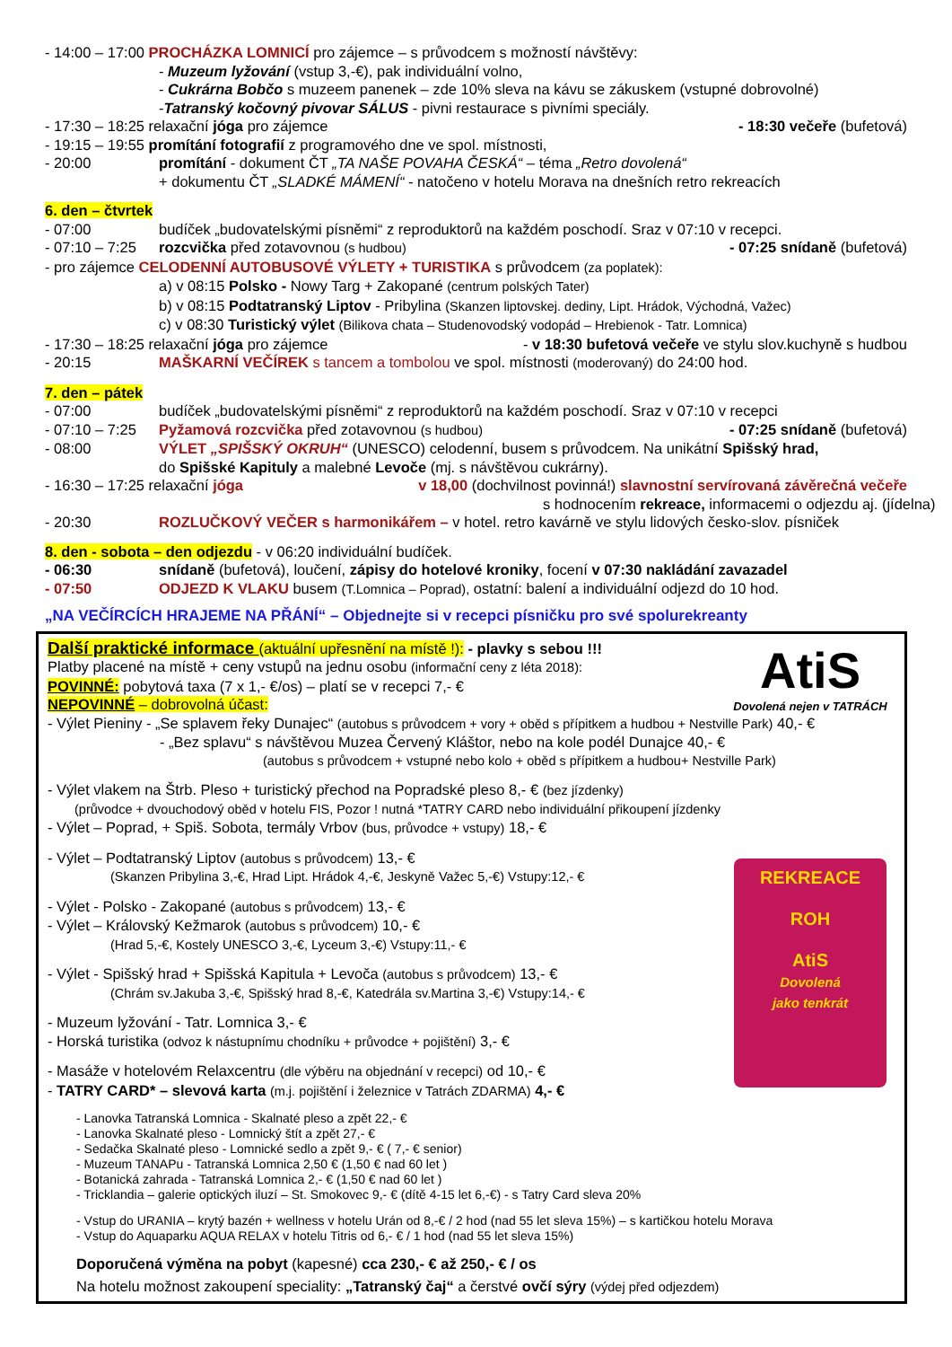- 14:00 – 17:00 PROCHÁZKA LOMNICÍ pro zájemce – s průvodcem s možností návštěvy:
- Muzeum lyžování (vstup 3,-€), pak individuální volno,
- Cukrárna Bobčo s muzeem panenek – zde 10% sleva na kávu se zákuskem (vstupné dobrovolné)
-Tatranský kočovný pivovar SÁLUS - pivni restaurace s pivními speciály.
- 17:30 – 18:25 relaxační jóga pro zájemce - 18:30 večeře (bufetová)
- 19:15 – 19:55 promítání fotografií z programového dne ve spol. místnosti,
- 20:00 promítání - dokument ČT „TA NAŠE POVAHA ČESKÁ“ – téma „Retro dovolená“
+ dokumentu ČT „SLADKÉ MÁMENÍ“ - natočeno v hotelu Morava na dnešních retro rekreacích
6. den – čtvrtek
- 07:00 budíček „budovatelskými písněmi“ z reproduktorů na každém poschodí. Sraz v 07:10 v recepci.
- 07:10 – 7:25 rozcvička před zotavovnou (s hudbou) - 07:25 snídaně (bufetová)
- pro zájemce CELODENNÍ AUTOBUSOVÉ VÝLETY + TURISTIKA s průvodcem (za poplatek):
a) v 08:15 Polsko - Nowy Targ + Zakopané (centrum polských Tater)
b) v 08:15 Podtatranský Liptov - Pribylina (Skanzen liptovskej. dediny, Lipt. Hrádok, Východná, Važec)
c) v 08:30 Turistický výlet (Bilikova chata – Studenovodský vodopád – Hrebienok - Tatr. Lomnica)
- 17:30 – 18:25 relaxační jóga pro zájemce - v 18:30 bufetová večeře ve stylu slov.kuchyně s hudbou
- 20:15 MAŠKARNÍ VEČÍREK s tancem a tombolou ve spol. místnosti (moderovaný) do 24:00 hod.
7. den – pátek
- 07:00 budíček „budovatelskými písněmi“ z reproduktorů na každém poschodí. Sraz v 07:10 v recepci
- 07:10 – 7:25 Pyžamová rozcvička před zotavovnou (s hudbou) - 07:25 snídaně (bufetová)
- 08:00 VÝLET „SPIŠSKÝ OKRUH“ (UNESCO) celodenní, busem s průvodcem. Na unikátní Spišský hrad,
do Spišské Kapituly a malebné Levoče (mj. s návštěvou cukrárny).
- 16:30 – 17:25 relaxační jóga v 18,00 (dochvilnost povinná!) slavnostní servírovaná závěrečná večeře
s hodnocením rekreace, informacemi o odjezdu aj. (jídelna)
- 20:30 ROZLUČKOVÝ VEČER s harmonikářem – v hotel. retro kavárně ve stylu lidových česko-slov. písniček
8. den - sobota – den odjezdu - v 06:20 individuální budíček.
- 06:30 snídaně (bufetová), loučení, zápisy do hotelové kroniky, focení v 07:30 nakládání zavazadel
- 07:50 ODJEZD K VLAKU busem (T.Lomnica – Poprad), ostatní: balení a individuální odjezd do 10 hod.
„NA VEČÍRCÍCH HRAJEME NA PŘÁNÍ“ – Objednejte si v recepci písničku pro své spolurekreanty
AtiS
Dovolená nejen v TATRÁCH
REKREACE
ROH
AtiS
Dovolená
jako tenkrát
Další praktické informace (aktuální upřesnění na místě !): - plavky s sebou !!!
Platby placené na místě + ceny vstupů na jednu osobu (informační ceny z léta 2018):
POVINNÉ: pobytová taxa (7 x 1,- €/os) – platí se v recepci 7,- €
NEPOVINNÉ – dobrovolná účast:
- Výlet Pieniny - „Se splavem řeky Dunajec“ (autobus s průvodcem + vory + oběd s přípitkem a hudbou + Nestville Park) 40,- €
- „Bez splavu“ s návštěvou Muzea Červený Kláštor, nebo na kole podél Dunajce 40,- €
(autobus s průvodcem + vstupné nebo kolo + oběd s přípitkem a hudbou+ Nestville Park)
- Výlet vlakem na Štrb. Pleso + turistický přechod na Popradské pleso 8,- € (bez jízdenky)
(průvodce + dvouchodový oběd v hotelu FIS, Pozor ! nutná *TATRY CARD nebo individuální přikoupení jízdenky
- Výlet – Poprad, + Spiš. Sobota, termály Vrbov (bus, průvodce + vstupy) 18,- €
- Výlet – Podtatranský Liptov (autobus s průvodcem) 13,- €
(Skanzen Pribylina 3,-€, Hrad Lipt. Hrádok 4,-€, Jeskyně Važec 5,-€) Vstupy:12,- €
- Výlet - Polsko - Zakopané (autobus s průvodcem) 13,- €
- Výlet – Královský Kežmarok (autobus s průvodcem) 10,- €
(Hrad 5,-€, Kostely UNESCO 3,-€, Lyceum 3,-€) Vstupy:11,- €
- Výlet - Spišský hrad + Spišská Kapitula + Levoča (autobus s průvodcem) 13,- €
(Chrám sv.Jakuba 3,-€, Spišský hrad 8,-€, Katedrála sv.Martina 3,-€) Vstupy:14,- €
- Muzeum lyžování - Tatr. Lomnica 3,- €
- Horská turistika (odvoz k nástupnímu chodníku + průvodce + pojištění) 3,- €
- Masáže v hotelovém Relaxcentru (dle výběru na objednání v recepci) od 10,- €
- TATRY CARD* – slevová karta (m.j. pojištění i železnice v Tatrách ZDARMA) 4,- €
- Lanovka Tatranská Lomnica - Skalnaté pleso a zpět 22,- €
- Lanovka Skalnaté pleso - Lomnický štít a zpět 27,- €
- Sedačka Skalnaté pleso - Lomnické sedlo a zpět 9,- € ( 7,- € senior)
- Muzeum TANAPu - Tatranská Lomnica 2,50 € (1,50 € nad 60 let )
- Botanická zahrada - Tatranská Lomnica 2,- € (1,50 € nad 60 let )
- Tricklandia – galerie optických iluzí – St. Smokovec 9,- € (dítě 4-15 let 6,-€) - s Tatry Card sleva 20%
- Vstup do URANIA – krytý bazén + wellness v hotelu Urán od 8,-€ / 2 hod (nad 55 let sleva 15%) – s kartičkou hotelu Morava
- Vstup do Aquaparku AQUA RELAX v hotelu Titris od 6,- € / 1 hod (nad 55 let sleva 15%)
Doporučená výměna na pobyt (kapesné) cca 230,- € až 250,- € / os
Na hotelu možnost zakoupení speciality: „Tatranský čaj“ a čerstvé ovčí sýry (výdej před odjezdem)